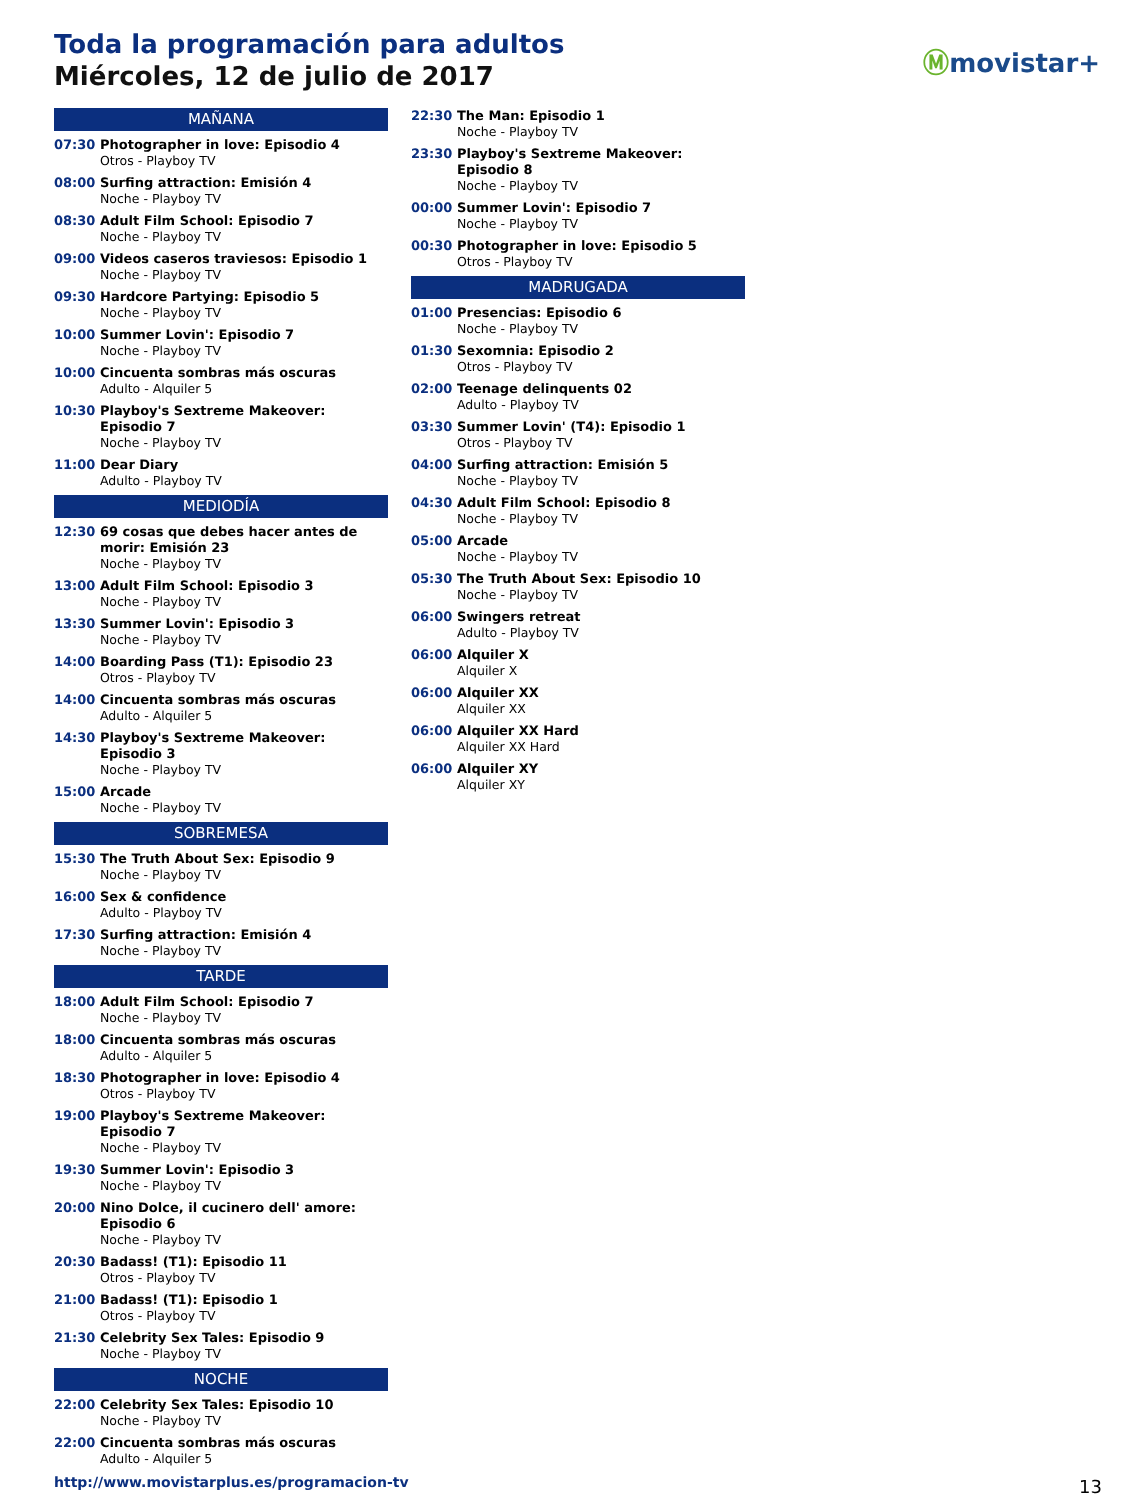Toda la programación para adultos
Miércoles, 12 de julio de 2017
Ⓜmovistar+
MAÑANA
07:30 Photographer in love: Episodio 4
Otros - Playboy TV
08:00 Surfing attraction: Emisión 4
Noche - Playboy TV
08:30 Adult Film School: Episodio 7
Noche - Playboy TV
09:00 Videos caseros traviesos: Episodio 1
Noche - Playboy TV
09:30 Hardcore Partying: Episodio 5
Noche - Playboy TV
10:00 Summer Lovin': Episodio 7
Noche - Playboy TV
10:00 Cincuenta sombras más oscuras
Adulto - Alquiler 5
10:30 Playboy's Sextreme Makeover: Episodio 7
Noche - Playboy TV
11:00 Dear Diary
Adulto - Playboy TV
MEDIODÍA
12:30 69 cosas que debes hacer antes de morir: Emisión 23
Noche - Playboy TV
13:00 Adult Film School: Episodio 3
Noche - Playboy TV
13:30 Summer Lovin': Episodio 3
Noche - Playboy TV
14:00 Boarding Pass (T1): Episodio 23
Otros - Playboy TV
14:00 Cincuenta sombras más oscuras
Adulto - Alquiler 5
14:30 Playboy's Sextreme Makeover: Episodio 3
Noche - Playboy TV
15:00 Arcade
Noche - Playboy TV
SOBREMESA
15:30 The Truth About Sex: Episodio 9
Noche - Playboy TV
16:00 Sex & confidence
Adulto - Playboy TV
17:30 Surfing attraction: Emisión 4
Noche - Playboy TV
TARDE
18:00 Adult Film School: Episodio 7
Noche - Playboy TV
18:00 Cincuenta sombras más oscuras
Adulto - Alquiler 5
18:30 Photographer in love: Episodio 4
Otros - Playboy TV
19:00 Playboy's Sextreme Makeover: Episodio 7
Noche - Playboy TV
19:30 Summer Lovin': Episodio 3
Noche - Playboy TV
20:00 Nino Dolce, il cucinero dell' amore: Episodio 6
Noche - Playboy TV
20:30 Badass! (T1): Episodio 11
Otros - Playboy TV
21:00 Badass! (T1): Episodio 1
Otros - Playboy TV
21:30 Celebrity Sex Tales: Episodio 9
Noche - Playboy TV
NOCHE
22:00 Celebrity Sex Tales: Episodio 10
Noche - Playboy TV
22:00 Cincuenta sombras más oscuras
Adulto - Alquiler 5
22:30 The Man: Episodio 1
Noche - Playboy TV
23:30 Playboy's Sextreme Makeover: Episodio 8
Noche - Playboy TV
00:00 Summer Lovin': Episodio 7
Noche - Playboy TV
00:30 Photographer in love: Episodio 5
Otros - Playboy TV
MADRUGADA
01:00 Presencias: Episodio 6
Noche - Playboy TV
01:30 Sexomnia: Episodio 2
Otros - Playboy TV
02:00 Teenage delinquents 02
Adulto - Playboy TV
03:30 Summer Lovin' (T4): Episodio 1
Otros - Playboy TV
04:00 Surfing attraction: Emisión 5
Noche - Playboy TV
04:30 Adult Film School: Episodio 8
Noche - Playboy TV
05:00 Arcade
Noche - Playboy TV
05:30 The Truth About Sex: Episodio 10
Noche - Playboy TV
06:00 Swingers retreat
Adulto - Playboy TV
06:00 Alquiler X
Alquiler X
06:00 Alquiler XX
Alquiler XX
06:00 Alquiler XX Hard
Alquiler XX Hard
06:00 Alquiler XY
Alquiler XY
http://www.movistarplus.es/programacion-tv
13